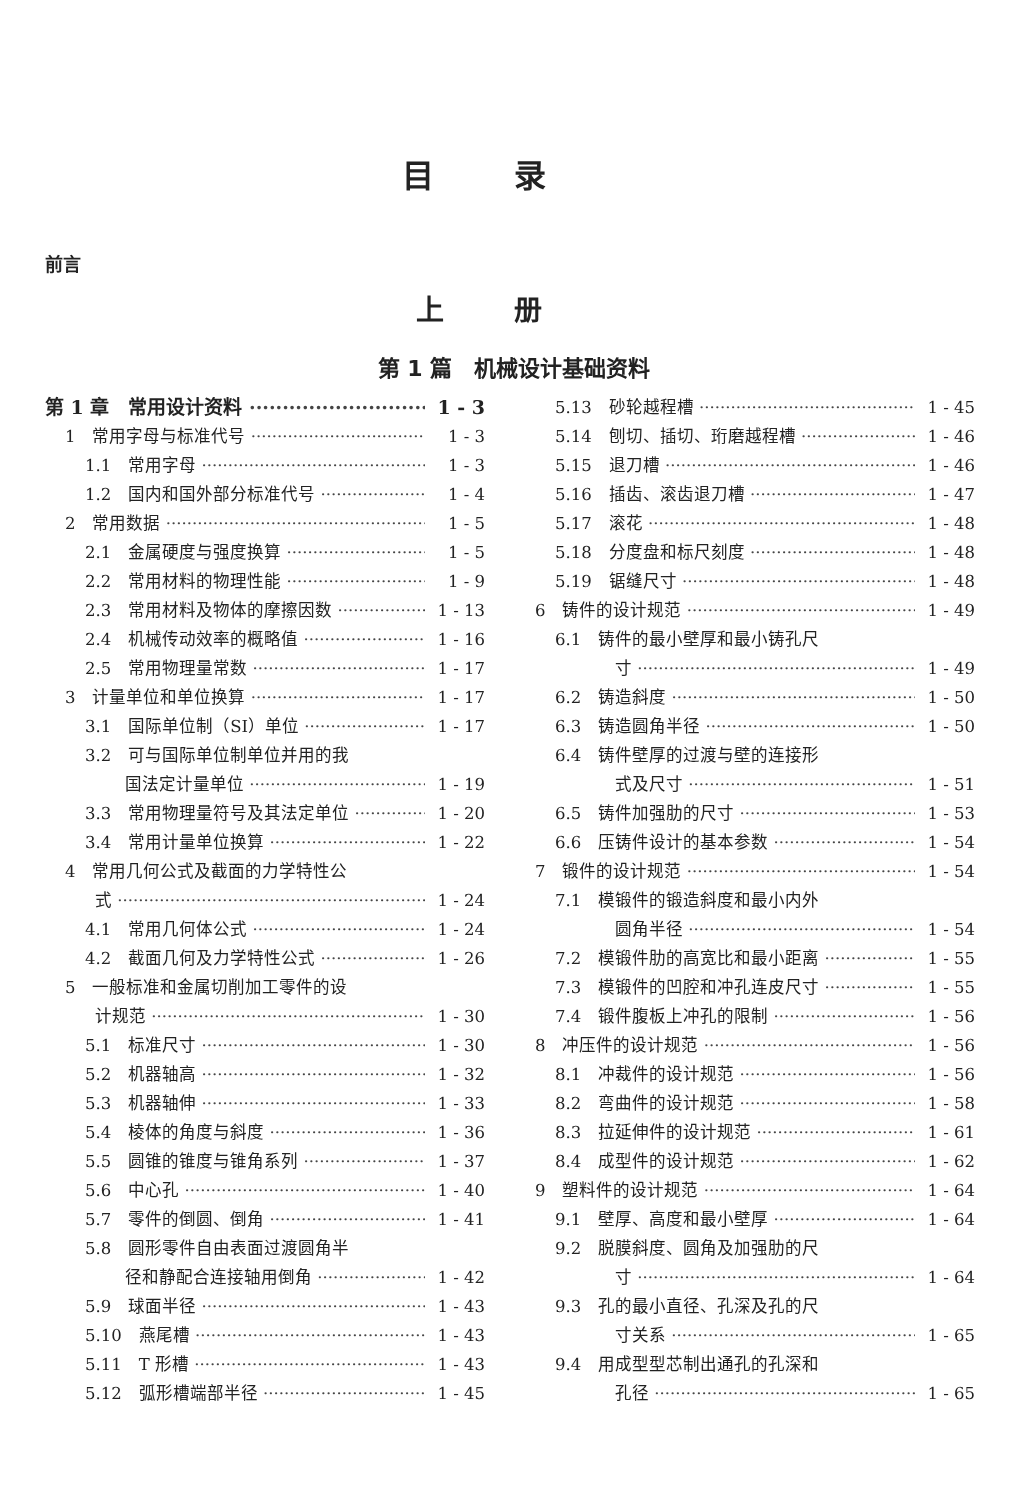目录
前言
上册
第 1 篇　机械设计基础资料
第 1 章　常用设计资料 1 - 3
1　常用字母与标准代号 1 - 3
1.1　常用字母 1 - 3
1.2　国内和国外部分标准代号 1 - 4
2　常用数据 1 - 5
2.1　金属硬度与强度换算 1 - 5
2.2　常用材料的物理性能 1 - 9
2.3　常用材料及物体的摩擦因数 1 - 13
2.4　机械传动效率的概略值 1 - 16
2.5　常用物理量常数 1 - 17
3　计量单位和单位换算 1 - 17
3.1　国际单位制（SI）单位 1 - 17
3.2　可与国际单位制单位并用的我
国法定计量单位 1 - 19
3.3　常用物理量符号及其法定单位 1 - 20
3.4　常用计量单位换算 1 - 22
4　常用几何公式及截面的力学特性公
式 1 - 24
4.1　常用几何体公式 1 - 24
4.2　截面几何及力学特性公式 1 - 26
5　一般标准和金属切削加工零件的设
计规范 1 - 30
5.1　标准尺寸 1 - 30
5.2　机器轴高 1 - 32
5.3　机器轴伸 1 - 33
5.4　棱体的角度与斜度 1 - 36
5.5　圆锥的锥度与锥角系列 1 - 37
5.6　中心孔 1 - 40
5.7　零件的倒圆、倒角 1 - 41
5.8　圆形零件自由表面过渡圆角半
径和静配合连接轴用倒角 1 - 42
5.9　球面半径 1 - 43
5.10　燕尾槽 1 - 43
5.11　T 形槽 1 - 43
5.12　弧形槽端部半径 1 - 45
5.13　砂轮越程槽 1 - 45
5.14　刨切、插切、珩磨越程槽 1 - 46
5.15　退刀槽 1 - 46
5.16　插齿、滚齿退刀槽 1 - 47
5.17　滚花 1 - 48
5.18　分度盘和标尺刻度 1 - 48
5.19　锯缝尺寸 1 - 48
6　铸件的设计规范 1 - 49
6.1　铸件的最小壁厚和最小铸孔尺
寸 1 - 49
6.2　铸造斜度 1 - 50
6.3　铸造圆角半径 1 - 50
6.4　铸件壁厚的过渡与壁的连接形
式及尺寸 1 - 51
6.5　铸件加强肋的尺寸 1 - 53
6.6　压铸件设计的基本参数 1 - 54
7　锻件的设计规范 1 - 54
7.1　模锻件的锻造斜度和最小内外
圆角半径 1 - 54
7.2　模锻件肋的高宽比和最小距离 1 - 55
7.3　模锻件的凹腔和冲孔连皮尺寸 1 - 55
7.4　锻件腹板上冲孔的限制 1 - 56
8　冲压件的设计规范 1 - 56
8.1　冲裁件的设计规范 1 - 56
8.2　弯曲件的设计规范 1 - 58
8.3　拉延伸件的设计规范 1 - 61
8.4　成型件的设计规范 1 - 62
9　塑料件的设计规范 1 - 64
9.1　壁厚、高度和最小壁厚 1 - 64
9.2　脱膜斜度、圆角及加强肋的尺
寸 1 - 64
9.3　孔的最小直径、孔深及孔的尺
寸关系 1 - 65
9.4　用成型型芯制出通孔的孔深和
孔径 1 - 65